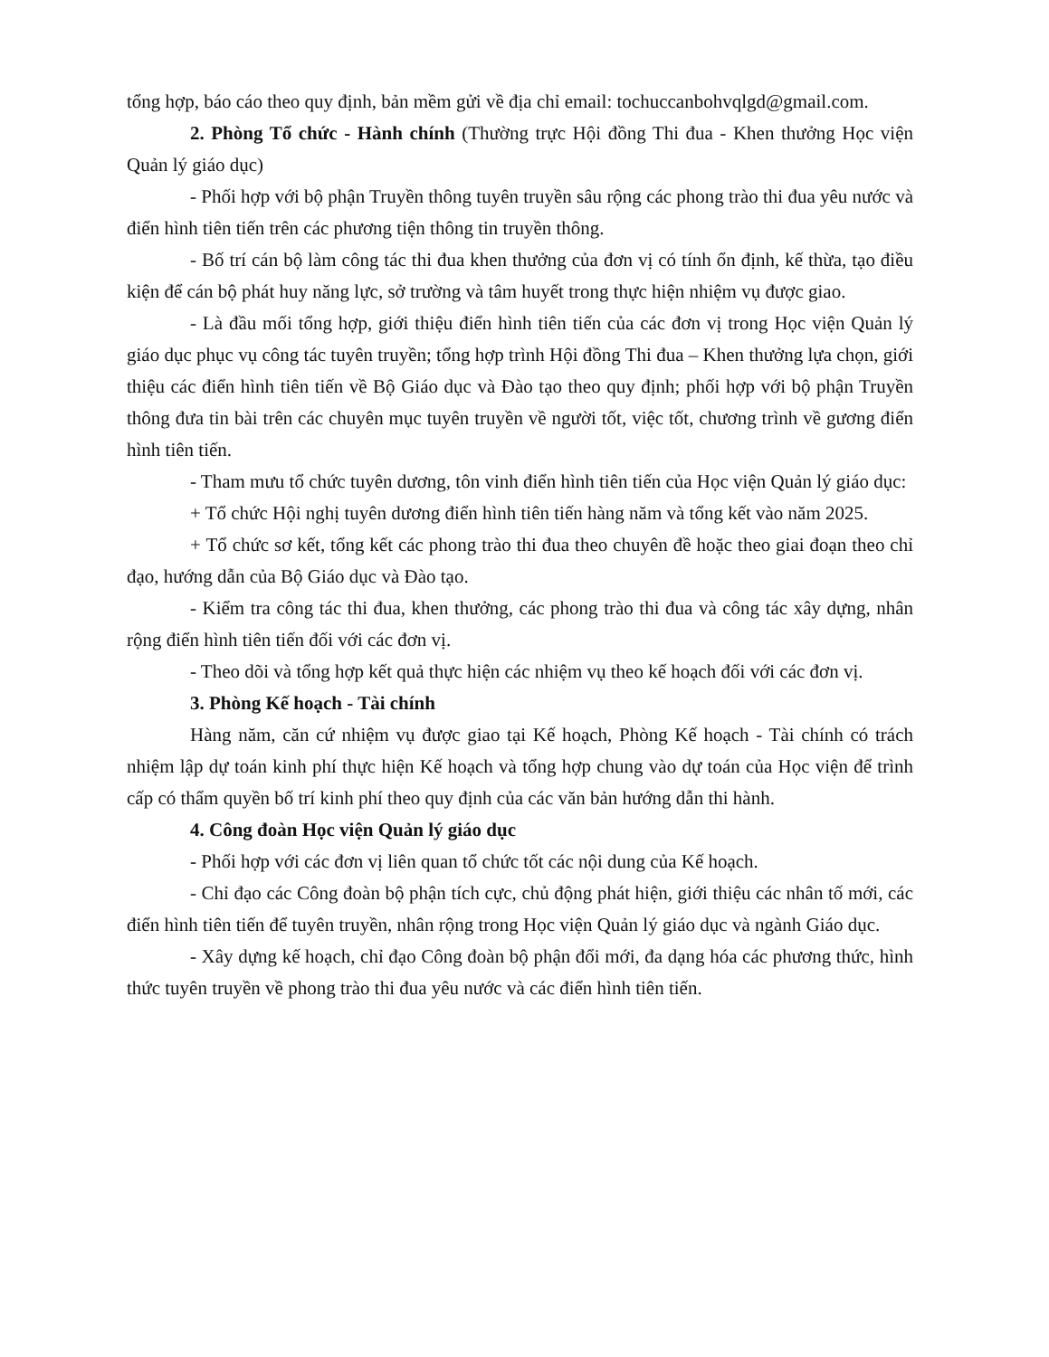tổng hợp, báo cáo theo quy định, bản mềm gửi về địa chỉ email: tochuccanbohvqlgd@gmail.com.
2. Phòng Tổ chức - Hành chính (Thường trực Hội đồng Thi đua - Khen thưởng Học viện Quản lý giáo dục)
- Phối hợp với bộ phận Truyền thông tuyên truyền sâu rộng các phong trào thi đua yêu nước và điển hình tiên tiến trên các phương tiện thông tin truyền thông.
- Bố trí cán bộ làm công tác thi đua khen thưởng của đơn vị có tính ổn định, kế thừa, tạo điều kiện để cán bộ phát huy năng lực, sở trường và tâm huyết trong thực hiện nhiệm vụ được giao.
- Là đầu mối tổng hợp, giới thiệu điển hình tiên tiến của các đơn vị trong Học viện Quản lý giáo dục phục vụ công tác tuyên truyền; tổng hợp trình Hội đồng Thi đua – Khen thưởng lựa chọn, giới thiệu các điển hình tiên tiến về Bộ Giáo dục và Đào tạo theo quy định; phối hợp với bộ phận Truyền thông đưa tin bài trên các chuyên mục tuyên truyền về người tốt, việc tốt, chương trình về gương điển hình tiên tiến.
- Tham mưu tổ chức tuyên dương, tôn vinh điển hình tiên tiến của Học viện Quản lý giáo dục:
+ Tổ chức Hội nghị tuyên dương điển hình tiên tiến hàng năm và tổng kết vào năm 2025.
+ Tổ chức sơ kết, tổng kết các phong trào thi đua theo chuyên đề hoặc theo giai đoạn theo chỉ đạo, hướng dẫn của Bộ Giáo dục và Đào tạo.
- Kiểm tra công tác thi đua, khen thưởng, các phong trào thi đua và công tác xây dựng, nhân rộng điển hình tiên tiến đối với các đơn vị.
- Theo dõi và tổng hợp kết quả thực hiện các nhiệm vụ theo kế hoạch đối với các đơn vị.
3. Phòng Kế hoạch - Tài chính
Hàng năm, căn cứ nhiệm vụ được giao tại Kế hoạch, Phòng Kế hoạch - Tài chính có trách nhiệm lập dự toán kinh phí thực hiện Kế hoạch và tổng hợp chung vào dự toán của Học viện để trình cấp có thẩm quyền bố trí kinh phí theo quy định của các văn bản hướng dẫn thi hành.
4. Công đoàn Học viện Quản lý giáo dục
- Phối hợp với các đơn vị liên quan tổ chức tốt các nội dung của Kế hoạch.
- Chỉ đạo các Công đoàn bộ phận tích cực, chủ động phát hiện, giới thiệu các nhân tố mới, các điển hình tiên tiến để tuyên truyền, nhân rộng trong Học viện Quản lý giáo dục và ngành Giáo dục.
- Xây dựng kế hoạch, chỉ đạo Công đoàn bộ phận đổi mới, đa dạng hóa các phương thức, hình thức tuyên truyền về phong trào thi đua yêu nước và các điển hình tiên tiến.